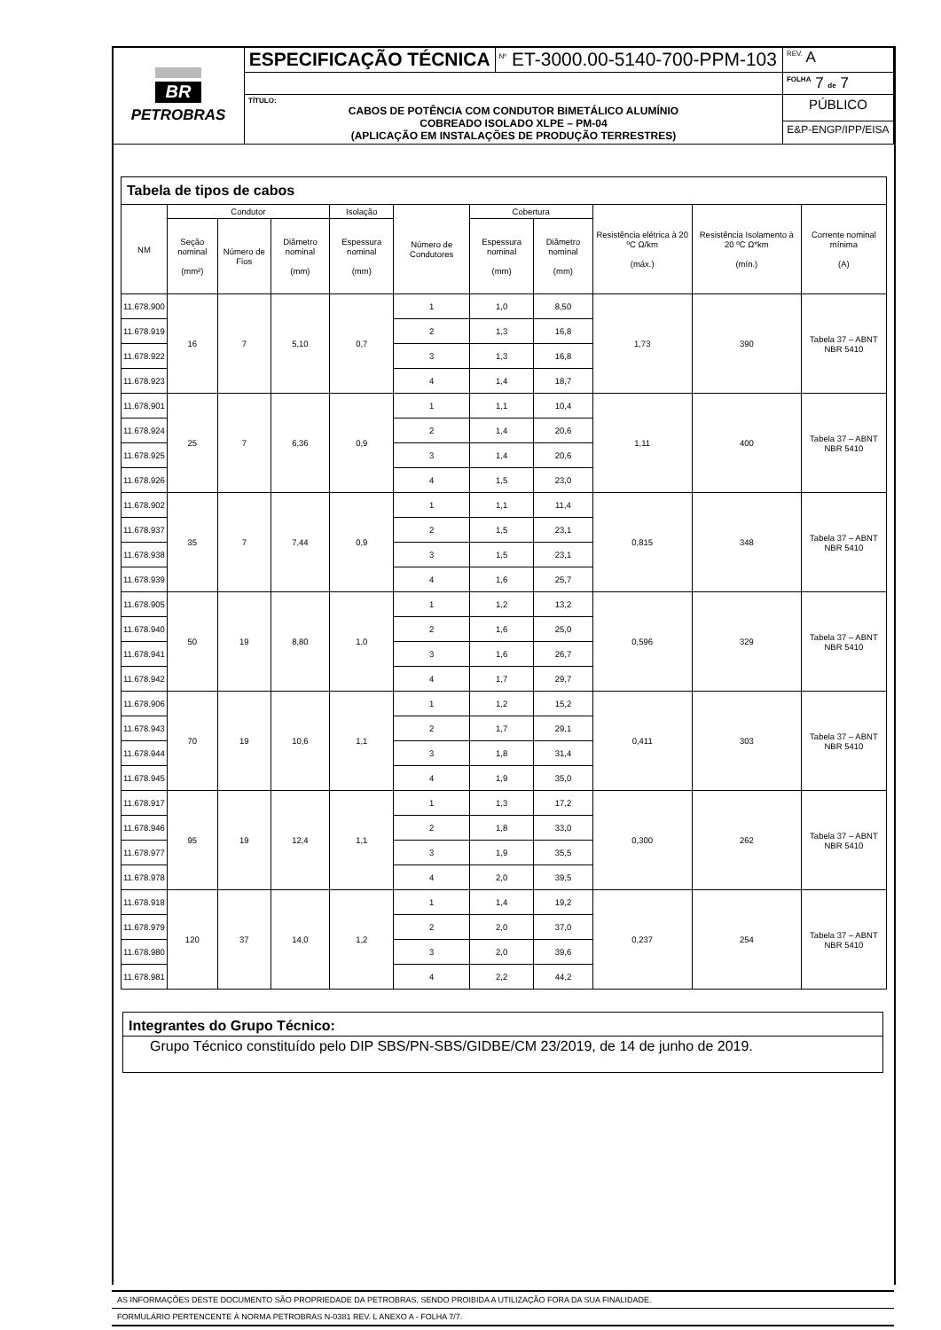| BR PETROBRAS | ESPECIFICAÇÃO TÉCNICA | <sup>Nº</sup> ET-3000.00-5140-700-PPM-103 | <sup>REV.</sup> A |
| | | | <sup>FOLHA</sup> 7 de 7 |
| | TÍTULO: CABOS DE POTÊNCIA COM CONDUTOR BIMETÁLICO ALUMÍNIO COBREADO ISOLADO XLPE – PM-04 (APLICAÇÃO EM INSTALAÇÕES DE PRODUÇÃO TERRESTRES) | | PÚBLICO |
| | | | E&P-ENGP/IPP/EISA |
| Tabela de tipos de cabos | | | | | | | | | | |
| --- | --- | --- | --- | --- | --- | --- | --- | --- | --- | --- |
| NM | Condutor | | | Isolação | Número de Condutores | Cobertura | | Resistência elétrica à 20 ºC Ω/km (máx.) | Resistência Isolamento à 20 ºC Ω*km (mín.) | Corrente nominal mínima (A) |
| | Seção nominal (mm²) | Número de Fios | Diâmetro nominal (mm) | Espessura nominal (mm) | | Espessura nominal (mm) | Diâmetro nominal (mm) | | | |
| 11.678.900 | 16 | 7 | 5,10 | 0,7 | 1 | 1,0 | 8,50 | 1,73 | 390 | Tabela 37 – ABNT NBR 5410 |
| 11.678.919 | | | | | 2 | 1,3 | 16,8 | | | |
| 11.678.922 | | | | | 3 | 1,3 | 16,8 | | | |
| 11.678.923 | | | | | 4 | 1,4 | 18,7 | | | |
| 11.678.901 | 25 | 7 | 6,36 | 0,9 | 1 | 1,1 | 10,4 | 1,11 | 400 | Tabela 37 – ABNT NBR 5410 |
| 11.678.924 | | | | | 2 | 1,4 | 20,6 | | | |
| 11.678.925 | | | | | 3 | 1,4 | 20,6 | | | |
| 11.678.926 | | | | | 4 | 1,5 | 23,0 | | | |
| 11.678.902 | 35 | 7 | 7,44 | 0,9 | 1 | 1,1 | 11,4 | 0,815 | 348 | Tabela 37 – ABNT NBR 5410 |
| 11.678.937 | | | | | 2 | 1,5 | 23,1 | | | |
| 11.678.938 | | | | | 3 | 1,5 | 23,1 | | | |
| 11.678.939 | | | | | 4 | 1,6 | 25,7 | | | |
| 11.678.905 | 50 | 19 | 8,80 | 1,0 | 1 | 1,2 | 13,2 | 0,596 | 329 | Tabela 37 – ABNT NBR 5410 |
| 11.678.940 | | | | | 2 | 1,6 | 25,0 | | | |
| 11.678.941 | | | | | 3 | 1,6 | 26,7 | | | |
| 11.678.942 | | | | | 4 | 1,7 | 29,7 | | | |
| 11.678.906 | 70 | 19 | 10,6 | 1,1 | 1 | 1,2 | 15,2 | 0,411 | 303 | Tabela 37 – ABNT NBR 5410 |
| 11.678.943 | | | | | 2 | 1,7 | 29,1 | | | |
| 11.678.944 | | | | | 3 | 1,8 | 31,4 | | | |
| 11.678.945 | | | | | 4 | 1,9 | 35,0 | | | |
| 11.678.917 | 95 | 19 | 12,4 | 1,1 | 1 | 1,3 | 17,2 | 0,300 | 262 | Tabela 37 – ABNT NBR 5410 |
| 11.678.946 | | | | | 2 | 1,8 | 33,0 | | | |
| 11.678.977 | | | | | 3 | 1,9 | 35,5 | | | |
| 11.678.978 | | | | | 4 | 2,0 | 39,5 | | | |
| 11.678.918 | 120 | 37 | 14,0 | 1,2 | 1 | 1,4 | 19,2 | 0,237 | 254 | Tabela 37 – ABNT NBR 5410 |
| 11.678.979 | | | | | 2 | 2,0 | 37,0 | | | |
| 11.678.980 | | | | | 3 | 2,0 | 39,6 | | | |
| 11.678.981 | | | | | 4 | 2,2 | 44,2 | | | |
Integrantes do Grupo Técnico:
Grupo Técnico constituído pelo DIP SBS/PN-SBS/GIDBE/CM 23/2019, de 14 de junho de 2019.
AS INFORMAÇÕES DESTE DOCUMENTO SÃO PROPRIEDADE DA PETROBRAS, SENDO PROIBIDA A UTILIZAÇÃO FORA DA SUA FINALIDADE.
FORMULÁRIO PERTENCENTE À NORMA PETROBRAS N-0381 REV. L ANEXO A - FOLHA 7/7.